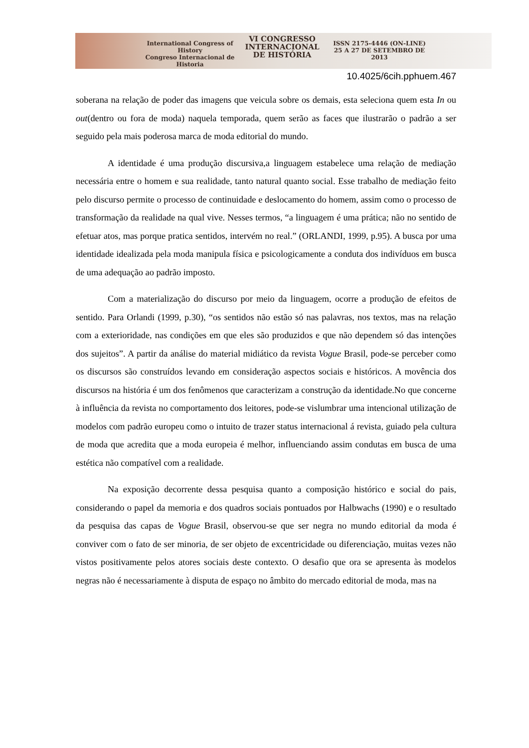International Congress of History
Congreso Internacional de Historia
VI CONGRESSO
INTERNACIONAL
DE HISTÓRIA
ISSN 2175-4446 (ON-LINE)
25 A 27 DE SETEMBRO DE 2013
10.4025/6cih.pphuem.467
soberana na relação de poder das imagens que veicula sobre os demais, esta seleciona quem esta In ou out(dentro ou fora de moda) naquela temporada, quem serão as faces que ilustrarão o padrão a ser seguido pela mais poderosa marca de moda editorial do mundo.
A identidade é uma produção discursiva,a linguagem estabelece uma relação de mediação necessária entre o homem e sua realidade, tanto natural quanto social. Esse trabalho de mediação feito pelo discurso permite o processo de continuidade e deslocamento do homem, assim como o processo de transformação da realidade na qual vive. Nesses termos, “a linguagem é uma prática; não no sentido de efetuar atos, mas porque pratica sentidos, intervém no real.” (ORLANDI, 1999, p.95). A busca por uma identidade idealizada pela moda manipula física e psicologicamente a conduta dos indivíduos em busca de uma adequação ao padrão imposto.
Com a materialização do discurso por meio da linguagem, ocorre a produção de efeitos de sentido. Para Orlandi (1999, p.30), “os sentidos não estão só nas palavras, nos textos, mas na relação com a exterioridade, nas condições em que eles são produzidos e que não dependem só das intenções dos sujeitos”. A partir da análise do material midiático da revista Vogue Brasil, pode-se perceber como os discursos são construídos levando em consideração aspectos sociais e históricos. A movência dos discursos na história é um dos fenômenos que caracterizam a construção da identidade.No que concerne à influência da revista no comportamento dos leitores, pode-se vislumbrar uma intencional utilização de modelos com padrão europeu como o intuito de trazer status internacional á revista, guiado pela cultura de moda que acredita que a moda europeia é melhor, influenciando assim condutas em busca de uma estética não compatível com a realidade.
Na exposição decorrente dessa pesquisa quanto a composição histórico e social do pais, considerando o papel da memoria e dos quadros sociais pontuados por Halbwachs (1990) e o resultado da pesquisa das capas de Vogue Brasil, observou-se que ser negra no mundo editorial da moda é conviver com o fato de ser minoria, de ser objeto de excentricidade ou diferenciação, muitas vezes não vistos positivamente pelos atores sociais deste contexto. O desafio que ora se apresenta às modelos negras não é necessariamente à disputa de espaço no âmbito do mercado editorial de moda, mas na